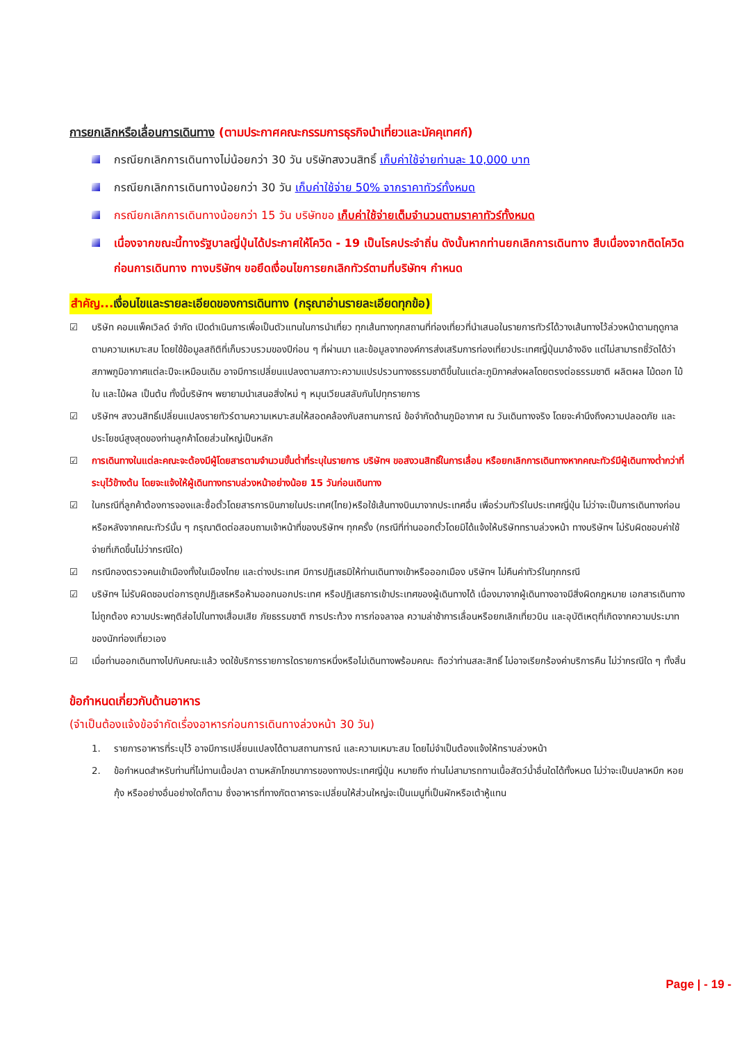การยกเลิกหรือเลื่อนการเดินทาง (ตามประกาศคณะกรรมการธุรกิจนำเที่ยวและมัคคุเทศก์)
กรณียกเลิกการเดินทางไม่น้อยกว่า 30 วัน บริษัทสงวนสิทธิ์ เก็บค่าใช้จ่ายท่านละ 10,000 บาท
กรณียกเลิกการเดินทางน้อยกว่า 30 วัน เก็บค่าใช้จ่าย 50% จากราคาทัวร์ทั้งหมด
กรณียกเลิกการเดินทางน้อยกว่า 15 วัน บริษัทขอ เก็บค่าใช้จ่ายเต็มจำนวนตามราคาทัวร์ทั้งหมด
เนื่องจากขณะนี้ทางรัฐบาลญี่ปุ่นได้ประกาศให้โควิด - 19 เป็นโรคประจำถิ่น ดังนั้นหากท่านยกเลิกการเดินทาง สืบเนื่องจากติดโควิดก่อนการเดินทาง ทางบริษัทฯ ขอยึดเงื่อนไขการยกเลิกทัวร์ตามที่บริษัทฯ กำหนด
สำคัญ... เงื่อนไขและรายละเอียดของการเดินทาง (กรุณาอ่านรายละเอียดทุกข้อ)
☑ บริษัท คอมแพ็คเวิลด์ จำกัด เปิดดำเนินการเพื่อเป็นตัวแทนในการนำเที่ยว ทุกเส้นทางทุกสถานที่ท่องเที่ยวที่นำเสนอในรายการทัวร์ได้วางเส้นทางไว้ล่วงหน้าตามฤดูกาลตามความเหมาะสม โดยใช้ข้อมูลสถิติที่เก็บรวบรวมของปีก่อน ๆ ที่ผ่านมา และข้อมูลจากองค์การส่งเสริมการท่องเที่ยวประเทศญี่ปุ่นมาอ้างอิง แต่ไม่สามารถชี้วัดได้ว่าสภาพภูมิอากาศแต่ละปีจะเหมือนเดิม อาจมีการเปลี่ยนแปลงตามสภาวะความแปรปรวนทางธรรมชาติขึ้นในแต่ละภูมิภาคส่งผลโดยตรงต่อธรรมชาติ ผลิตผล ไม้ดอก ไม้ใบ และไม้ผล เป็นต้น ทั้งนี้บริษัทฯ พยายามนำเสนอสิ่งใหม่ ๆ หมุนเวียนสลับกันไปทุกรายการ
☑ บริษัทฯ สงวนสิทธิ์เปลี่ยนแปลงรายทัวร์ตามความเหมาะสมให้สอดคล้องกับสถานการณ์ ข้อจำกัดด้านภูมิอากาศ ณ วันเดินทางจริง โดยจะคำนึงถึงความปลอดภัย และประโยชน์สูงสุดของท่านลูกค้าโดยส่วนใหญ่เป็นหลัก
☑ การเดินทางในแต่ละคณะจะต้องมีผู้โดยสารตามจำนวนขั้นต่ำที่ระบุในรายการ บริษัทฯ ขอสงวนสิทธิ์ในการเลื่อน หรือยกเลิกการเดินทางหากคณะทัวร์มีผู้เดินทางต่ำกว่าที่ระบุไว้ข้างต้น โดยจะแจ้งให้ผู้เดินทางทราบล่วงหน้าอย่างน้อย 15 วันก่อนเดินทาง
☑ ในกรณีที่ลูกค้าต้องการจองและซื้อตั๋วโดยสารการบินภายในประเทศ(ไทย)หรือใช้เส้นทางบินมาจากประเทศอื่น เพื่อร่วมทัวร์ในประเทศญี่ปุ่น ไม่ว่าจะเป็นการเดินทางก่อนหรือหลังจากคณะทัวร์นั้น ๆ กรุณาติดต่อสอบถามเจ้าหน้าที่ของบริษัทฯ ทุกครั้ง (กรณีที่ท่านออกตั๋วโดยมิได้แจ้งให้บริษัททราบล่วงหน้า ทางบริษัทฯ ไม่รับผิดชอบค่าใช้จ่ายที่เกิดขึ้นไม่ว่ากรณีใด)
☑ กรณีกองตรวจคนเข้าเมืองทั้งในเมืองไทย และต่างประเทศ มีการปฏิเสธมิให้ท่านเดินทางเข้าหรือออกเมือง บริษัทฯ ไม่คืนค่าทัวร์ในทุกกรณี
☑ บริษัทฯ ไม่รับผิดชอบต่อการถูกปฏิเสธหรือห้ามออกนอกประเทศ หรือปฏิเสธการเข้าประเทศของผู้เดินทางได้ เนื่องมาจากผู้เดินทางอาจมีสิ่งผิดกฎหมาย เอกสารเดินทางไม่ถูกต้อง ความประพฤติส่อไปในทางเสื่อมเสีย ภัยธรรมชาติ การประท้วง การก่อจลาจล ความล่าช้าการเลื่อนหรือยกเลิกเที่ยวบิน และอุบัติเหตุที่เกิดจากความประมาทของนักท่องเที่ยวเอง
☑ เมื่อท่านออกเดินทางไปกับคณะแล้ว งดใช้บริการรายการใดรายการหนึ่งหรือไม่เดินทางพร้อมคณะ ถือว่าท่านสละสิทธิ์ ไม่อาจเรียกร้องค่าบริการคืน ไม่ว่ากรณีใด ๆ ทั้งสิ้น
ข้อกำหนดเกี่ยวกับด้านอาหาร
(จำเป็นต้องแจ้งข้อจำกัดเรื่องอาหารก่อนการเดินทางล่วงหน้า 30 วัน)
1. รายการอาหารที่ระบุไว้ อาจมีการเปลี่ยนแปลงได้ตามสถานการณ์ และความเหมาะสม โดยไม่จำเป็นต้องแจ้งให้ทราบล่วงหน้า
2. ข้อกำหนดสำหรับท่านที่ไม่ทานเนื้อปลา ตามหลักโภชนาการของทางประเทศญี่ปุ่น หมายถึง ท่านไม่สามารถทานเนื้อสัตว์น้ำอื่นใดได้ทั้งหมด ไม่ว่าจะเป็นปลาหมึก หอย กุ้ง หรืออย่างอื่นอย่างใดก็ตาม ซึ่งอาหารที่ทางภัตตาคารจะเปลี่ยนให้ส่วนใหญ่จะเป็นเมนูที่เป็นผักหรือเต้าหู้แทน
Page | - 19 -